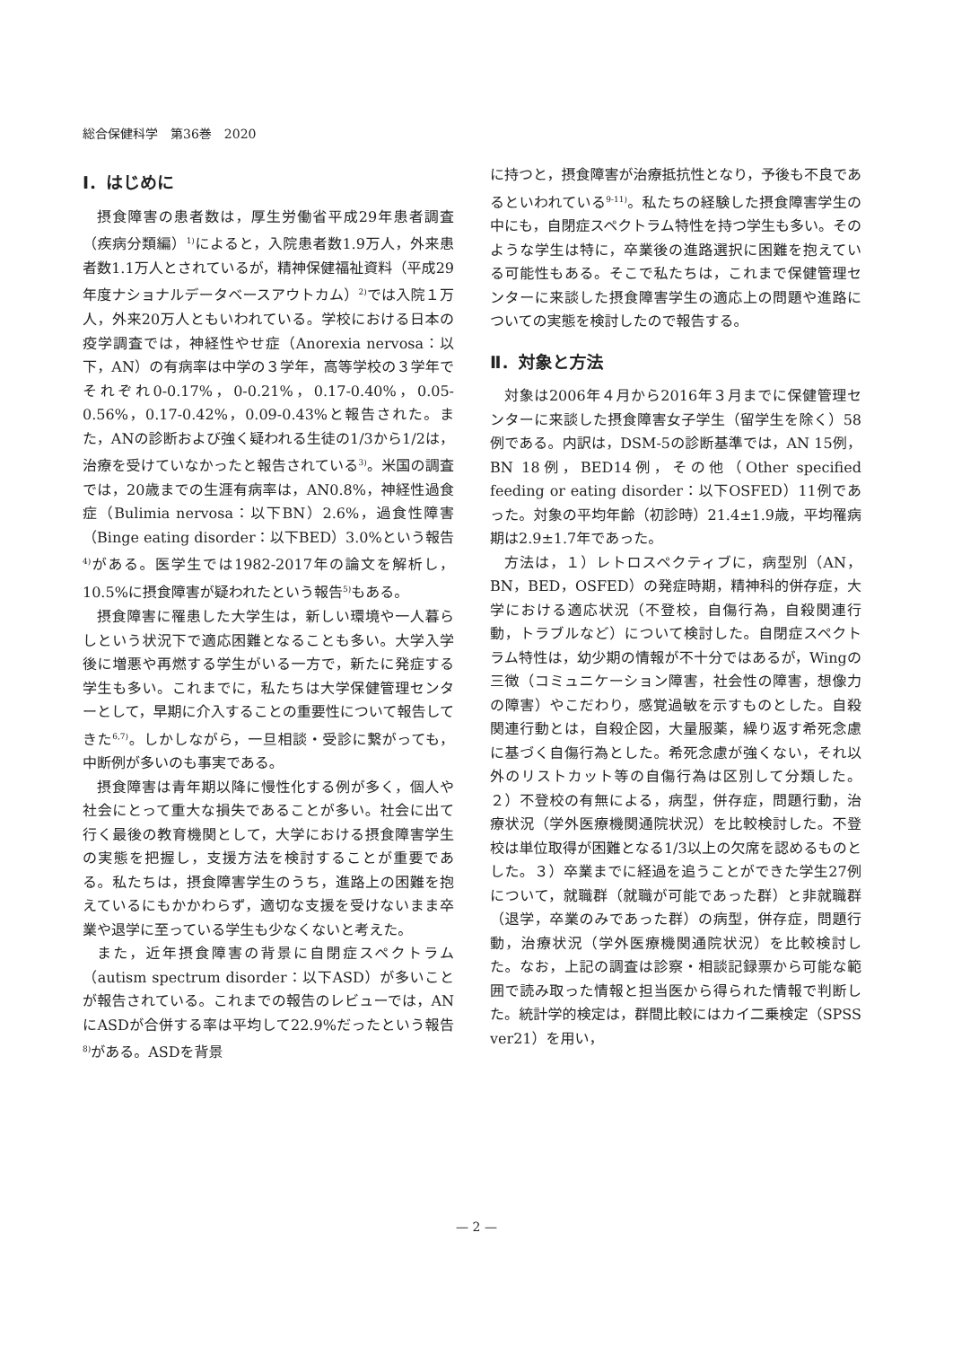総合保健科学　第36巻　2020
Ⅰ．はじめに
摂食障害の患者数は，厚生労働省平成29年患者調査（疾病分類編）<sup>1)</sup>によると，入院患者数1.9万人，外来患者数1.1万人とされているが，精神保健福祉資料（平成29年度ナショナルデータベースアウトカム）<sup>2)</sup>では入院１万人，外来20万人ともいわれている。学校における日本の疫学調査では，神経性やせ症（Anorexia nervosa：以下，AN）の有病率は中学の３学年，高等学校の３学年でそれぞれ0-0.17%，0-0.21%，0.17-0.40%，0.05-0.56%，0.17-0.42%，0.09-0.43%と報告された。また，ANの診断および強く疑われる生徒の1/3から1/2は，治療を受けていなかったと報告されている<sup>3)</sup>。米国の調査では，20歳までの生涯有病率は，AN0.8%，神経性過食症（Bulimia nervosa：以下BN）2.6%，過食性障害（Binge eating disorder：以下BED）3.0%という報告<sup>4)</sup>がある。医学生では1982-2017年の論文を解析し，10.5%に摂食障害が疑われたという報告<sup>5)</sup>もある。
摂食障害に罹患した大学生は，新しい環境や一人暮らしという状況下で適応困難となることも多い。大学入学後に増悪や再燃する学生がいる一方で，新たに発症する学生も多い。これまでに，私たちは大学保健管理センターとして，早期に介入することの重要性について報告してきた<sup>6,7)</sup>。しかしながら，一旦相談・受診に繋がっても，中断例が多いのも事実である。
摂食障害は青年期以降に慢性化する例が多く，個人や社会にとって重大な損失であることが多い。社会に出て行く最後の教育機関として，大学における摂食障害学生の実態を把握し，支援方法を検討することが重要である。私たちは，摂食障害学生のうち，進路上の困難を抱えているにもかかわらず，適切な支援を受けないまま卒業や退学に至っている学生も少なくないと考えた。
また，近年摂食障害の背景に自閉症スペクトラム（autism spectrum disorder：以下ASD）が多いことが報告されている。これまでの報告のレビューでは，ANにASDが合併する率は平均して22.9%だったという報告<sup>8)</sup>がある。ASDを背景
に持つと，摂食障害が治療抵抗性となり，予後も不良であるといわれている<sup>9-11)</sup>。私たちの経験した摂食障害学生の中にも，自閉症スペクトラム特性を持つ学生も多い。そのような学生は特に，卒業後の進路選択に困難を抱えている可能性もある。そこで私たちは，これまで保健管理センターに来談した摂食障害学生の適応上の問題や進路についての実態を検討したので報告する。
Ⅱ．対象と方法
対象は2006年４月から2016年３月までに保健管理センターに来談した摂食障害女子学生（留学生を除く）58例である。内訳は，DSM-5の診断基準では，AN 15例，BN 18例，BED14例，その他（Other specified feeding or eating disorder：以下OSFED）11例であった。対象の平均年齢（初診時）21.4±1.9歳，平均罹病期は2.9±1.7年であった。
方法は，１）レトロスペクティブに，病型別（AN，BN，BED，OSFED）の発症時期，精神科的併存症，大学における適応状況（不登校，自傷行為，自殺関連行動，トラブルなど）について検討した。自閉症スペクトラム特性は，幼少期の情報が不十分ではあるが，Wingの三徴（コミュニケーション障害，社会性の障害，想像力の障害）やこだわり，感覚過敏を示すものとした。自殺関連行動とは，自殺企図，大量服薬，繰り返す希死念慮に基づく自傷行為とした。希死念慮が強くない，それ以外のリストカット等の自傷行為は区別して分類した。２）不登校の有無による，病型，併存症，問題行動，治療状況（学外医療機関通院状況）を比較検討した。不登校は単位取得が困難となる1/3以上の欠席を認めるものとした。３）卒業までに経過を追うことができた学生27例について，就職群（就職が可能であった群）と非就職群（退学，卒業のみであった群）の病型，併存症，問題行動，治療状況（学外医療機関通院状況）を比較検討した。なお，上記の調査は診察・相談記録票から可能な範囲で読み取った情報と担当医から得られた情報で判断した。統計学的検定は，群間比較にはカイ二乗検定（SPSS ver21）を用い，
— 2 —